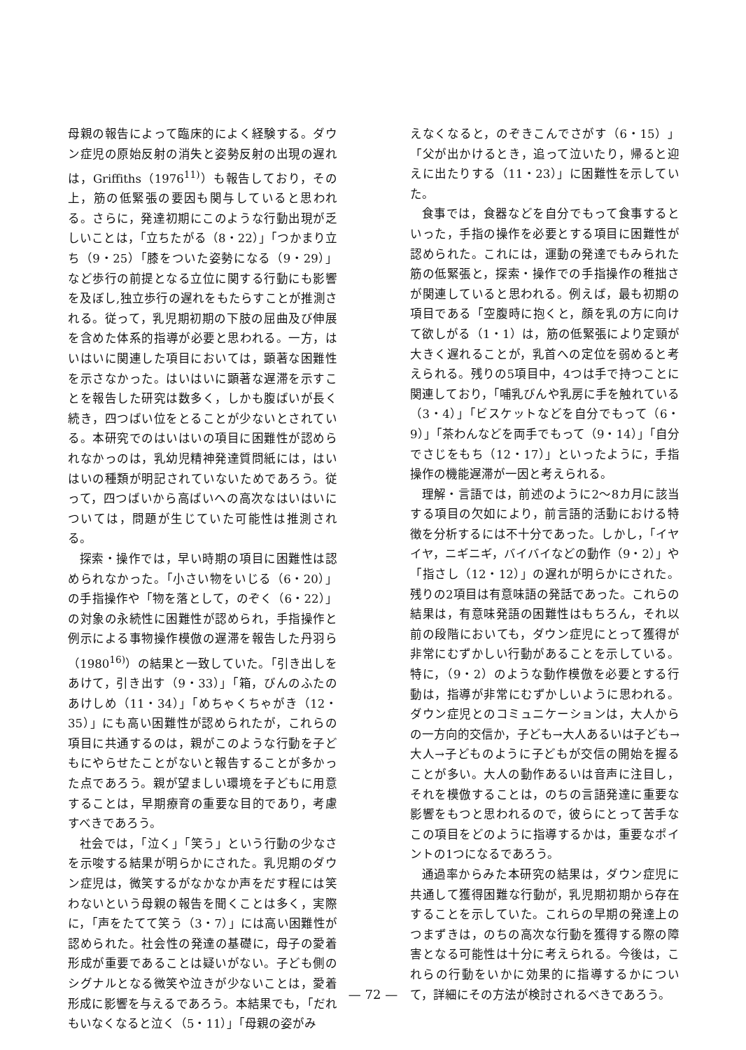母親の報告によって臨床的によく経験する。ダウン症児の原始反射の消失と姿勢反射の出現の遅れは，Griffiths（1976<sup>11)</sup>）も報告しており，その上，筋の低緊張の要因も関与していると思われる。さらに，発達初期にこのような行動出現が乏しいことは，「立ちたがる（8・22）」「つかまり立ち（9・25）「膝をついた姿勢になる（9・29）」など歩行の前提となる立位に関する行動にも影響を及ぼし,独立歩行の遅れをもたらすことが推測される。従って，乳児期初期の下肢の屈曲及び伸展を含めた体系的指導が必要と思われる。一方，はいはいに関連した項目においては，顕著な困難性を示さなかった。はいはいに顕著な遅滞を示すことを報告した研究は数多く，しかも腹ばいが長く続き，四つばい位をとることが少ないとされている。本研究でのはいはいの項目に困難性が認められなかっのは，乳幼児精神発達質問紙には，はいはいの種類が明記されていないためであろう。従って，四つばいから高ばいへの高次なはいはいについては，問題が生じていた可能性は推測される。
探索・操作では，早い時期の項目に困難性は認められなかった。「小さい物をいじる（6・20）」の手指操作や「物を落として，のぞく（6・22）」の対象の永続性に困難性が認められ，手指操作と例示による事物操作模倣の遅滞を報告した丹羽ら（1980<sup>16)</sup>）の結果と一致していた。「引き出しをあけて，引き出す（9・33）」「箱，びんのふたのあけしめ（11・34）」「めちゃくちゃがき（12・35）」にも高い困難性が認められたが，これらの項目に共通するのは，親がこのような行動を子どもにやらせたことがないと報告することが多かった点であろう。親が望ましい環境を子どもに用意することは，早期療育の重要な目的であり，考慮すべきであろう。
社会では，「泣く」「笑う」という行動の少なさを示唆する結果が明らかにされた。乳児期のダウン症児は，微笑するがなかなか声をだす程には笑わないという母親の報告を聞くことは多く，実際に，「声をたてて笑う（3・7）」には高い困難性が認められた。社会性の発達の基礎に，母子の愛着形成が重要であることは疑いがない。子ども側のシグナルとなる微笑や泣きが少ないことは，愛着形成に影響を与えるであろう。本結果でも，「だれもいなくなると泣く（5・11）」「母親の姿がみ
えなくなると，のぞきこんでさがす（6・15）」「父が出かけるとき，追って泣いたり，帰ると迎えに出たりする（11・23）」に困難性を示していた。
食事では，食器などを自分でもって食事するといった，手指の操作を必要とする項目に困難性が認められた。これには，運動の発達でもみられた筋の低緊張と，探索・操作での手指操作の稚拙さが関連していると思われる。例えば，最も初期の項目である「空腹時に抱くと，顔を乳の方に向けて欲しがる（1・1）は，筋の低緊張により定頸が大きく遅れることが，乳首への定位を弱めると考えられる。残りの5項目中，4つは手で持つことに関連しており，「哺乳びんや乳房に手を触れている（3・4）」「ビスケットなどを自分でもって（6・9）」「茶わんなどを両手でもって（9・14）」「自分でさじをもち（12・17）」といったように，手指操作の機能遅滞が一因と考えられる。
理解・言語では，前述のように2～8カ月に該当する項目の欠如により，前言語的活動における特徴を分析するには不十分であった。しかし，「イヤイヤ，ニギニギ，バイバイなどの動作（9・2）」や「指さし（12・12）」の遅れが明らかにされた。残りの2項目は有意味語の発話であった。これらの結果は，有意味発語の困難性はもちろん，それ以前の段階においても，ダウン症児にとって獲得が非常にむずかしい行動があることを示している。特に，（9・2）のような動作模倣を必要とする行動は，指導が非常にむずかしいように思われる。ダウン症児とのコミュニケーションは，大人からの一方向的交信か，子ども→大人あるいは子ども→大人→子どものように子どもが交信の開始を握ることが多い。大人の動作あるいは音声に注目し，それを模倣することは，のちの言語発達に重要な影響をもつと思われるので，彼らにとって苦手なこの項目をどのように指導するかは，重要なポイントの1つになるであろう。
通過率からみた本研究の結果は，ダウン症児に共通して獲得困難な行動が，乳児期初期から存在することを示していた。これらの早期の発達上のつまずきは，のちの高次な行動を獲得する際の障害となる可能性は十分に考えられる。今後は，これらの行動をいかに効果的に指導するかについて，詳細にその方法が検討されるべきであろう。
— 72 —